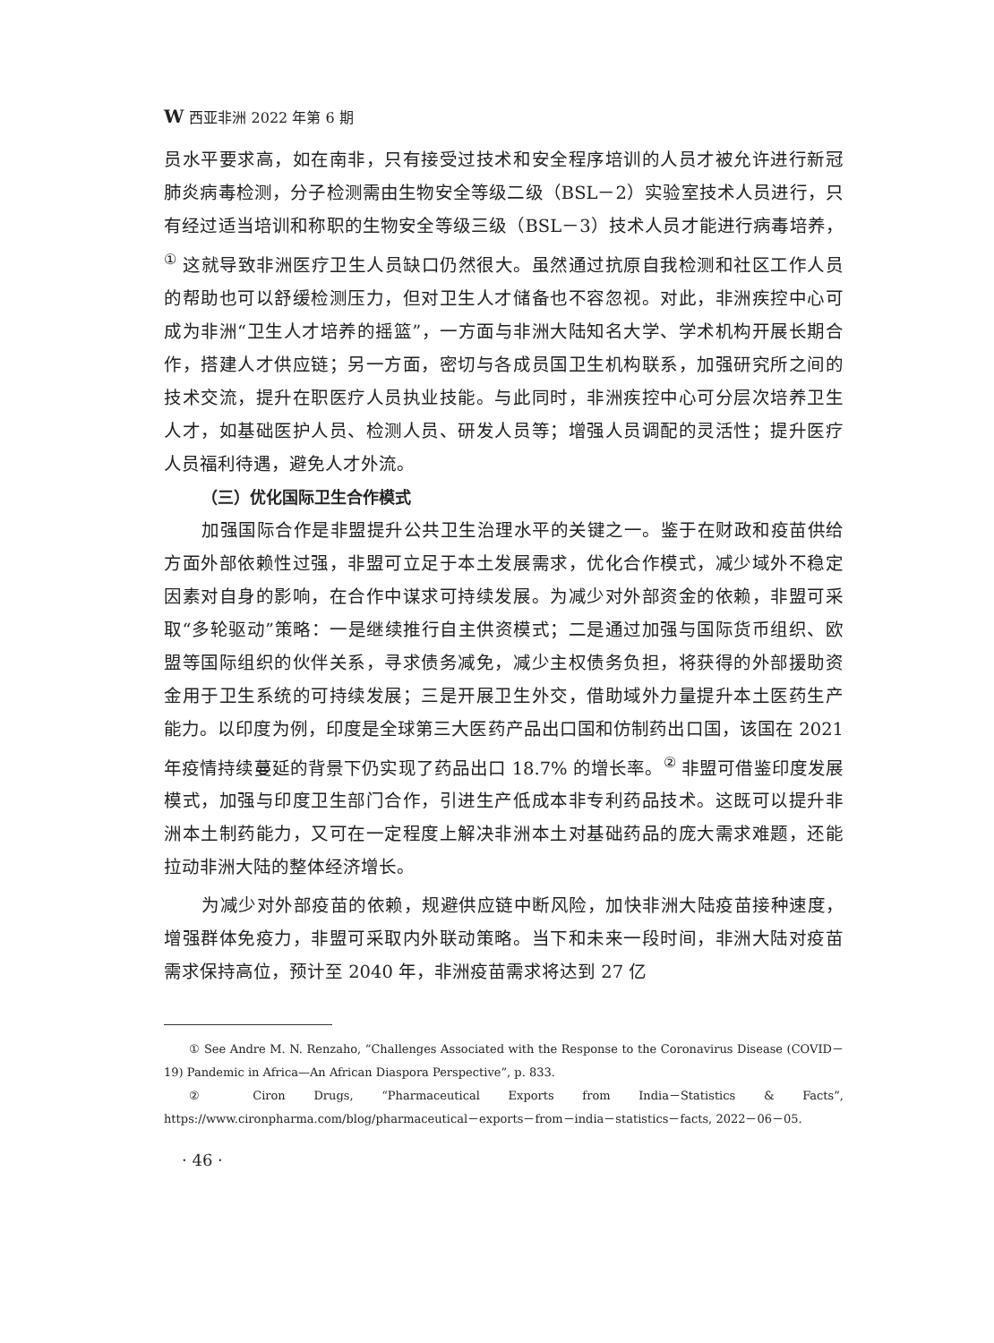W西亚非洲 2022 年第 6 期
员水平要求高，如在南非，只有接受过技术和安全程序培训的人员才被允许进行新冠肺炎病毒检测，分子检测需由生物安全等级二级（BSL－2）实验室技术人员进行，只有经过适当培训和称职的生物安全等级三级（BSL－3）技术人员才能进行病毒培养，<sup>①</sup> 这就导致非洲医疗卫生人员缺口仍然很大。虽然通过抗原自我检测和社区工作人员的帮助也可以舒缓检测压力，但对卫生人才储备也不容忽视。对此，非洲疾控中心可成为非洲“卫生人才培养的摇篮”，一方面与非洲大陆知名大学、学术机构开展长期合作，搭建人才供应链；另一方面，密切与各成员国卫生机构联系，加强研究所之间的技术交流，提升在职医疗人员执业技能。与此同时，非洲疾控中心可分层次培养卫生人才，如基础医护人员、检测人员、研发人员等；增强人员调配的灵活性；提升医疗人员福利待遇，避免人才外流。
（三）优化国际卫生合作模式
加强国际合作是非盟提升公共卫生治理水平的关键之一。鉴于在财政和疫苗供给方面外部依赖性过强，非盟可立足于本土发展需求，优化合作模式，减少域外不稳定因素对自身的影响，在合作中谋求可持续发展。为减少对外部资金的依赖，非盟可采取“多轮驱动”策略：一是继续推行自主供资模式；二是通过加强与国际货币组织、欧盟等国际组织的伙伴关系，寻求债务减免，减少主权债务负担，将获得的外部援助资金用于卫生系统的可持续发展；三是开展卫生外交，借助域外力量提升本土医药生产能力。以印度为例，印度是全球第三大医药产品出口国和仿制药出口国，该国在 2021 年疫情持续蔓延的背景下仍实现了药品出口 18.7% 的增长率。<sup>②</sup> 非盟可借鉴印度发展模式，加强与印度卫生部门合作，引进生产低成本非专利药品技术。这既可以提升非洲本土制药能力，又可在一定程度上解决非洲本土对基础药品的庞大需求难题，还能拉动非洲大陆的整体经济增长。
为减少对外部疫苗的依赖，规避供应链中断风险，加快非洲大陆疫苗接种速度，增强群体免疫力，非盟可采取内外联动策略。当下和未来一段时间，非洲大陆对疫苗需求保持高位，预计至 2040 年，非洲疫苗需求将达到 27 亿
① See Andre M. N. Renzaho, “Challenges Associated with the Response to the Coronavirus Disease (COVID－19) Pandemic in Africa—An African Diaspora Perspective”, p. 833.
② Ciron Drugs, “Pharmaceutical Exports from India－Statistics & Facts”, https://www.cironpharma.com/blog/pharmaceutical－exports－from－india－statistics－facts, 2022－06－05.
· 46 ·